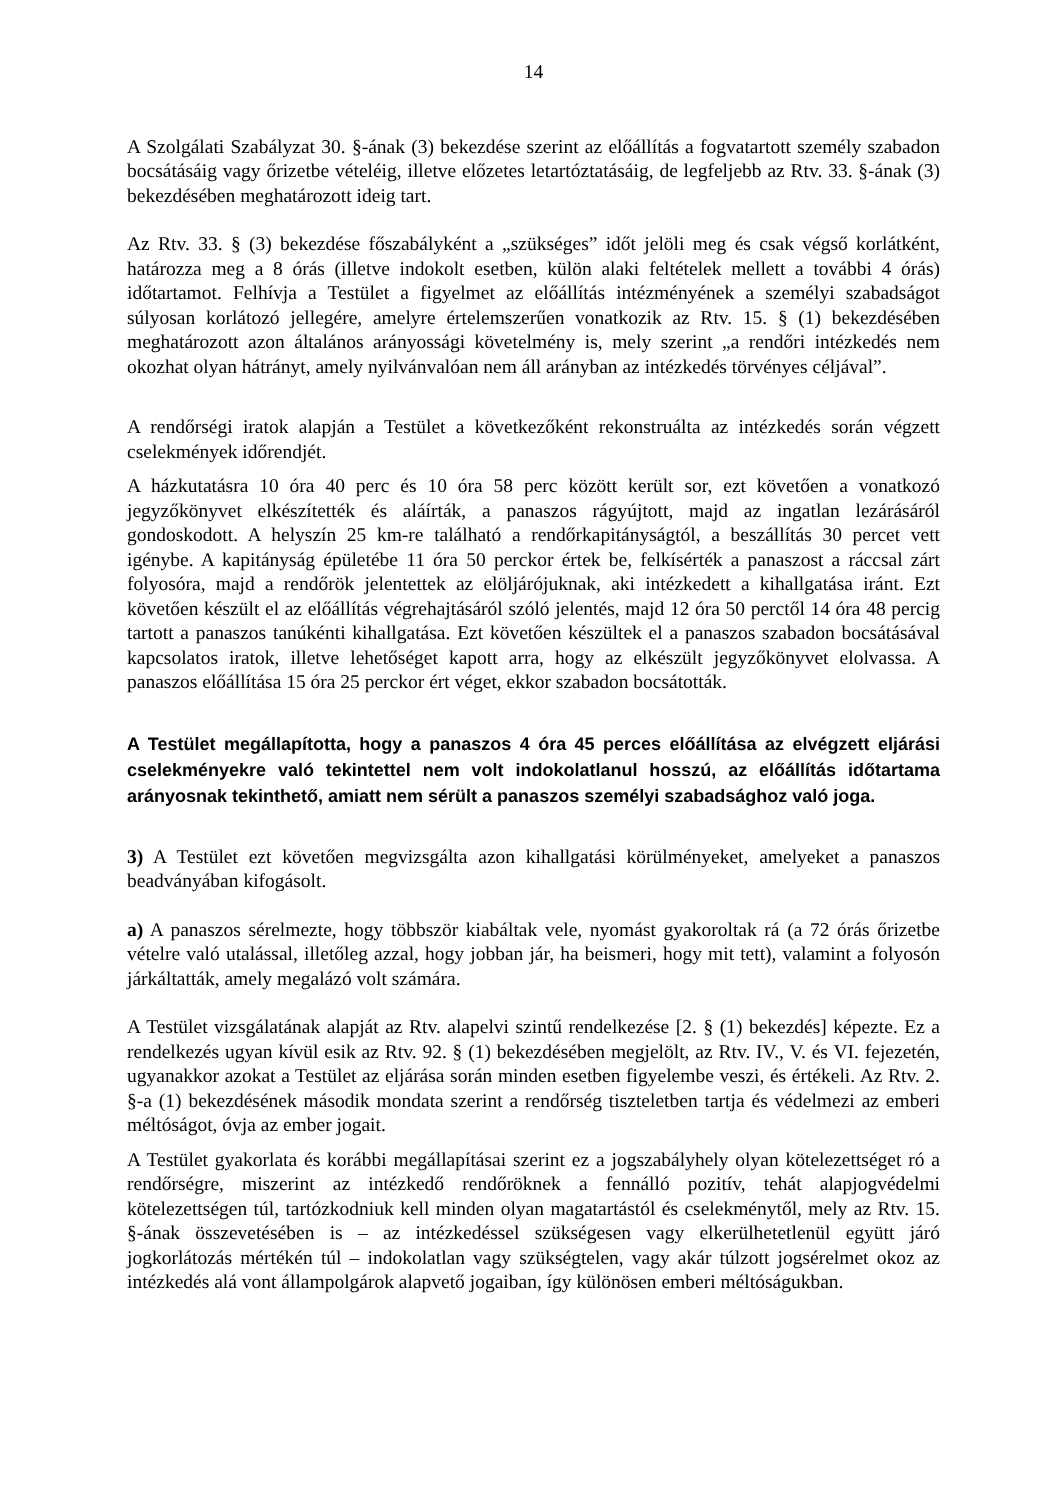14
A Szolgálati Szabályzat 30. §-ának (3) bekezdése szerint az előállítás a fogvatartott személy szabadon bocsátásáig vagy őrizetbe vételéig, illetve előzetes letartóztatásáig, de legfeljebb az Rtv. 33. §-ának (3) bekezdésében meghatározott ideig tart.
Az Rtv. 33. § (3) bekezdése főszabályként a „szükséges” időt jelöli meg és csak végső korlátként, határozza meg a 8 órás (illetve indokolt esetben, külön alaki feltételek mellett a további 4 órás) időtartamot. Felhívja a Testület a figyelmet az előállítás intézményének a személyi szabadságot súlyosan korlátozó jellegére, amelyre értelemszerűen vonatkozik az Rtv. 15. § (1) bekezdésében meghatározott azon általános arányossági követelmény is, mely szerint „a rendőri intézkedés nem okozhat olyan hátrányt, amely nyilvánvalóan nem áll arányban az intézkedés törvényes céljával”.
A rendőrségi iratok alapján a Testület a következőként rekonstruálta az intézkedés során végzett cselekmények időrendjét.
A házkutatásra 10 óra 40 perc és 10 óra 58 perc között került sor, ezt követően a vonatkozó jegyzőkönyvet elkészítették és aláírták, a panaszos rágyújtott, majd az ingatlan lezárásáról gondoskodott. A helyszín 25 km-re található a rendőrkapitányságtól, a beszállítás 30 percet vett igénybe. A kapitányság épületébe 11 óra 50 perckor értek be, felkísérték a panaszost a ráccsal zárt folyosóra, majd a rendőrök jelentettek az elöljárójuknak, aki intézkedett a kihallgatása iránt. Ezt követően készült el az előállítás végrehajtásáról szóló jelentés, majd 12 óra 50 perctől 14 óra 48 percig tartott a panaszos tanúkénti kihallgatása. Ezt követően készültek el a panaszos szabadon bocsátásával kapcsolatos iratok, illetve lehetőséget kapott arra, hogy az elkészült jegyzőkönyvet elolvassa. A panaszos előállítása 15 óra 25 perckor ért véget, ekkor szabadon bocsátották.
A Testület megállapította, hogy a panaszos 4 óra 45 perces előállítása az elvégzett eljárási cselekményekre való tekintettel nem volt indokolatlanul hosszú, az előállítás időtartama arányosnak tekinthető, amiatt nem sérült a panaszos személyi szabadsághoz való joga.
3) A Testület ezt követően megvizsgálta azon kihallgatási körülményeket, amelyeket a panaszos beadványában kifogásolt.
a) A panaszos sérelmezte, hogy többször kiabáltak vele, nyomást gyakoroltak rá (a 72 órás őrizetbe vételre való utalással, illetőleg azzal, hogy jobban jár, ha beismeri, hogy mit tett), valamint a folyosón járkáltatták, amely megalázó volt számára.
A Testület vizsgálatának alapját az Rtv. alapelvi szintű rendelkezése [2. § (1) bekezdés] képezte. Ez a rendelkezés ugyan kívül esik az Rtv. 92. § (1) bekezdésében megjelölt, az Rtv. IV., V. és VI. fejezetén, ugyanakkor azokat a Testület az eljárása során minden esetben figyelembe veszi, és értékeli. Az Rtv. 2. §-a (1) bekezdésének második mondata szerint a rendőrség tiszteletben tartja és védelmezi az emberi méltóságot, óvja az ember jogait.
A Testület gyakorlata és korábbi megállapításai szerint ez a jogszabályhely olyan kötelezettséget ró a rendőrségre, miszerint az intézkedő rendőröknek a fennálló pozitív, tehát alapjogvédelmi kötelezettségen túl, tartózkodniuk kell minden olyan magatartástól és cselekménytől, mely az Rtv. 15. §-ának összevetésében is – az intézkedéssel szükségesen vagy elkerülhetetlenül együtt járó jogkorlátozás mértékén túl – indokolatlan vagy szükségtelen, vagy akár túlzott jogsérelmet okoz az intézkedés alá vont állampolgárok alapvető jogaiban, így különösen emberi méltóságukban.